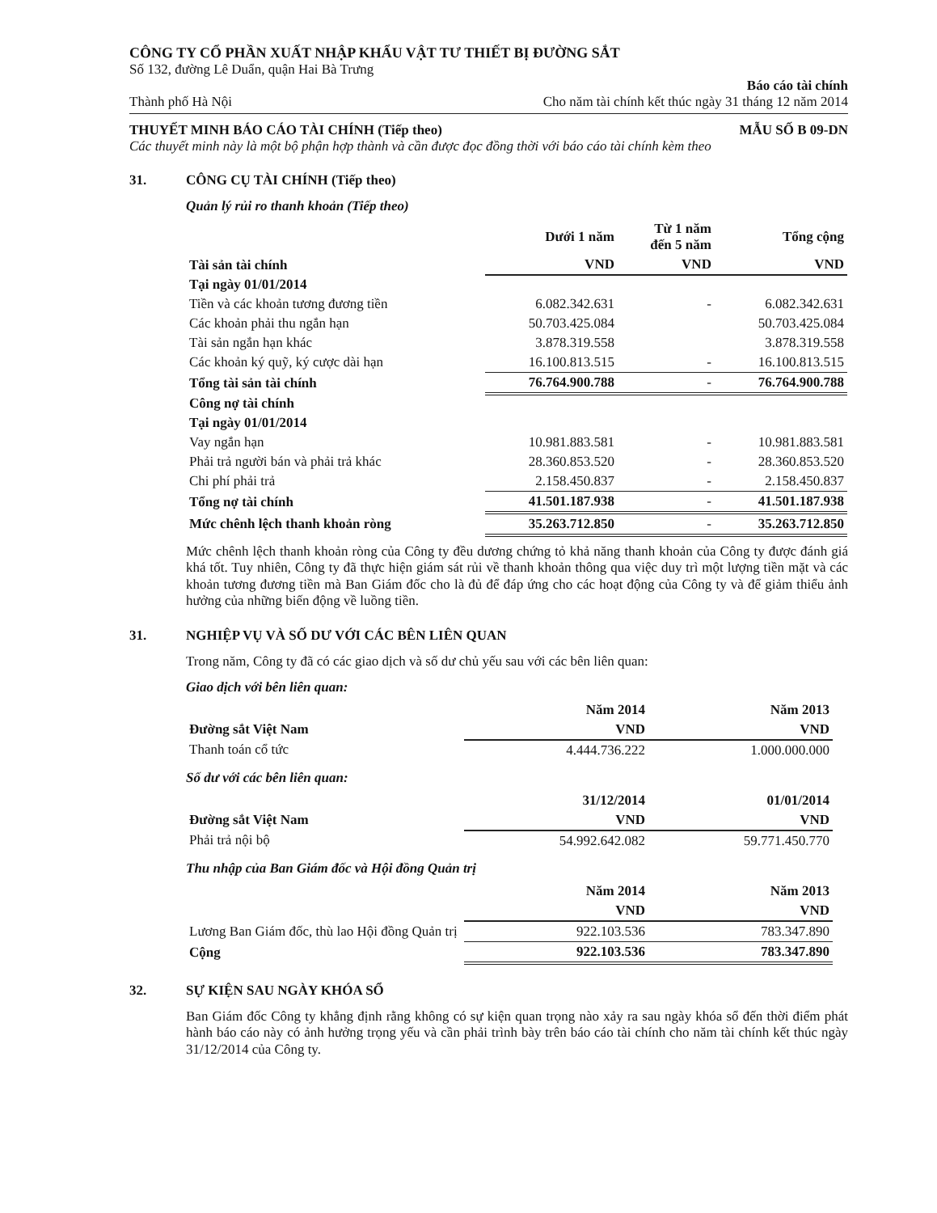CÔNG TY CỔ PHẦN XUẤT NHẬP KHẨU VẬT TƯ THIẾT BỊ ĐƯỜNG SẮT
Số 132, đường Lê Duẩn, quận Hai Bà Trưng
Thành phố Hà Nội Báo cáo tài chính
Cho năm tài chính kết thúc ngày 31 tháng 12 năm 2014
THUYẾT MINH BÁO CÁO TÀI CHÍNH (Tiếp theo) MẪU SỐ B 09-DN
Các thuyết minh này là một bộ phận hợp thành và cần được đọc đồng thời với báo cáo tài chính kèm theo
31. CÔNG CỤ TÀI CHÍNH (Tiếp theo)
Quản lý rủi ro thanh khoản (Tiếp theo)
| | Dưới 1 năm | Từ 1 năm đến 5 năm | Tổng cộng |
| --- | --- | --- | --- |
| Tài sản tài chính | VND | VND | VND |
| Tại ngày 01/01/2014 | | | |
| Tiền và các khoản tương đương tiền | 6.082.342.631 | - | 6.082.342.631 |
| Các khoản phải thu ngắn hạn | 50.703.425.084 | | 50.703.425.084 |
| Tài sản ngắn hạn khác | 3.878.319.558 | | 3.878.319.558 |
| Các khoản ký quỹ, ký cược dài hạn | 16.100.813.515 | - | 16.100.813.515 |
| Tổng tài sản tài chính | 76.764.900.788 | - | 76.764.900.788 |
| Công nợ tài chính | | | |
| Tại ngày 01/01/2014 | | | |
| Vay ngắn hạn | 10.981.883.581 | - | 10.981.883.581 |
| Phải trả người bán và phải trả khác | 28.360.853.520 | - | 28.360.853.520 |
| Chi phí phải trả | 2.158.450.837 | - | 2.158.450.837 |
| Tổng nợ tài chính | 41.501.187.938 | - | 41.501.187.938 |
| Mức chênh lệch thanh khoản ròng | 35.263.712.850 | - | 35.263.712.850 |
Mức chênh lệch thanh khoản ròng của Công ty đều dương chứng tỏ khả năng thanh khoản của Công ty được đánh giá khá tốt. Tuy nhiên, Công ty đã thực hiện giám sát rủi về thanh khoản thông qua việc duy trì một lượng tiền mặt và các khoản tương đương tiền mà Ban Giám đốc cho là đủ để đáp ứng cho các hoạt động của Công ty và để giảm thiểu ảnh hưởng của những biến động về luồng tiền.
31. NGHIỆP VỤ VÀ SỐ DƯ VỚI CÁC BÊN LIÊN QUAN
Trong năm, Công ty đã có các giao dịch và số dư chủ yếu sau với các bên liên quan:
Giao dịch với bên liên quan:
| | Năm 2014 | Năm 2013 |
| Đường sắt Việt Nam | VND | VND |
| Thanh toán cổ tức | 4.444.736.222 | 1.000.000.000 |
Số dư với các bên liên quan:
| | 31/12/2014 | 01/01/2014 |
| Đường sắt Việt Nam | VND | VND |
| Phải trả nội bộ | 54.992.642.082 | 59.771.450.770 |
Thu nhập của Ban Giám đốc và Hội đồng Quản trị
| | Năm 2014 | Năm 2013 |
| | VND | VND |
| Lương Ban Giám đốc, thù lao Hội đồng Quản trị | 922.103.536 | 783.347.890 |
| Cộng | 922.103.536 | 783.347.890 |
32. SỰ KIỆN SAU NGÀY KHÓA SỔ
Ban Giám đốc Công ty khẳng định rằng không có sự kiện quan trọng nào xảy ra sau ngày khóa sổ đến thời điểm phát hành báo cáo này có ảnh hưởng trọng yếu và cần phải trình bày trên báo cáo tài chính cho năm tài chính kết thúc ngày 31/12/2014 của Công ty.